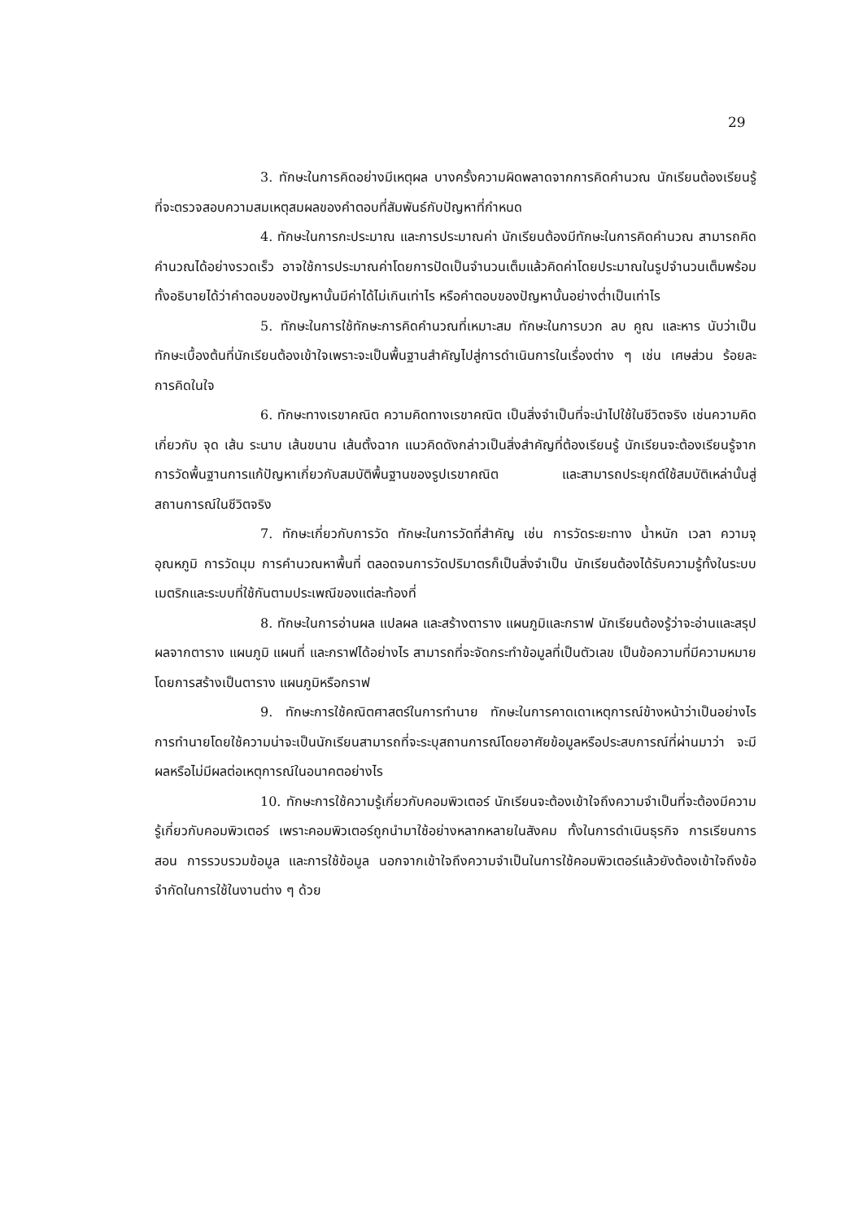29
3. ทักษะในการคิดอย่างมีเหตุผล บางครั้งความผิดพลาดจากการคิดคำนวณ นักเรียนต้องเรียนรู้ที่จะตรวจสอบความสมเหตุสมผลของคำตอบที่สัมพันธ์กับปัญหาที่กำหนด
4. ทักษะในการกะประมาณ และการประมาณค่า นักเรียนต้องมีทักษะในการคิดคำนวณ สามารถคิดคำนวณได้อย่างรวดเร็ว อาจใช้การประมาณค่าโดยการปัดเป็นจำนวนเต็มแล้วคิดค่าโดยประมาณในรูปจำนวนเต็มพร้อมทั้งอธิบายได้ว่าคำตอบของปัญหานั้นมีค่าได้ไม่เกินเท่าไร หรือคำตอบของปัญหานั้นอย่างต่ำเป็นเท่าไร
5. ทักษะในการใช้ทักษะการคิดคำนวณที่เหมาะสม ทักษะในการบวก ลบ คูณ และหาร นับว่าเป็นทักษะเบื้องต้นที่นักเรียนต้องเข้าใจเพราะจะเป็นพื้นฐานสำคัญไปสู่การดำเนินการในเรื่องต่าง ๆ เช่น เศษส่วน ร้อยละ การคิดในใจ
6. ทักษะทางเรขาคณิต ความคิดทางเรขาคณิต เป็นสิ่งจำเป็นที่จะนำไปใช้ในชีวิตจริง เช่นความคิดเกี่ยวกับ จุด เส้น ระนาบ เส้นขนาน เส้นตั้งฉาก แนวคิดดังกล่าวเป็นสิ่งสำคัญที่ต้องเรียนรู้ นักเรียนจะต้องเรียนรู้จากการวัดพื้นฐานการแก้ปัญหาเกี่ยวกับสมบัติพื้นฐานของรูปเรขาคณิต และสามารถประยุกต์ใช้สมบัติเหล่านั้นสู่สถานการณ์ในชีวิตจริง
7. ทักษะเกี่ยวกับการวัด ทักษะในการวัดที่สำคัญ เช่น การวัดระยะทาง น้ำหนัก เวลา ความจุ อุณหภูมิ การวัดมุม การคำนวณหาพื้นที่ ตลอดจนการวัดปริมาตรก็เป็นสิ่งจำเป็น นักเรียนต้องได้รับความรู้ทั้งในระบบเมตริกและระบบที่ใช้กันตามประเพณีของแต่ละท้องที่
8. ทักษะในการอ่านผล แปลผล และสร้างตาราง แผนภูมิและกราฟ นักเรียนต้องรู้ว่าจะอ่านและสรุปผลจากตาราง แผนภูมิ แผนที่ และกราฟได้อย่างไร สามารถที่จะจัดกระทำข้อมูลที่เป็นตัวเลข เป็นข้อความที่มีความหมายโดยการสร้างเป็นตาราง แผนภูมิหรือกราฟ
9. ทักษะการใช้คณิตศาสตร์ในการทำนาย ทักษะในการคาดเดาเหตุการณ์ข้างหน้าว่าเป็นอย่างไร การทำนายโดยใช้ความน่าจะเป็นนักเรียนสามารถที่จะระบุสถานการณ์โดยอาศัยข้อมูลหรือประสบการณ์ที่ผ่านมาว่า จะมีผลหรือไม่มีผลต่อเหตุการณ์ในอนาคตอย่างไร
10. ทักษะการใช้ความรู้เกี่ยวกับคอมพิวเตอร์ นักเรียนจะต้องเข้าใจถึงความจำเป็นที่จะต้องมีความรู้เกี่ยวกับคอมพิวเตอร์ เพราะคอมพิวเตอร์ถูกนำมาใช้อย่างหลากหลายในสังคม ทั้งในการดำเนินธุรกิจ การเรียนการสอน การรวบรวมข้อมูล และการใช้ข้อมูล นอกจากเข้าใจถึงความจำเป็นในการใช้คอมพิวเตอร์แล้วยังต้องเข้าใจถึงข้อจำกัดในการใช้ในงานต่าง ๆ ด้วย